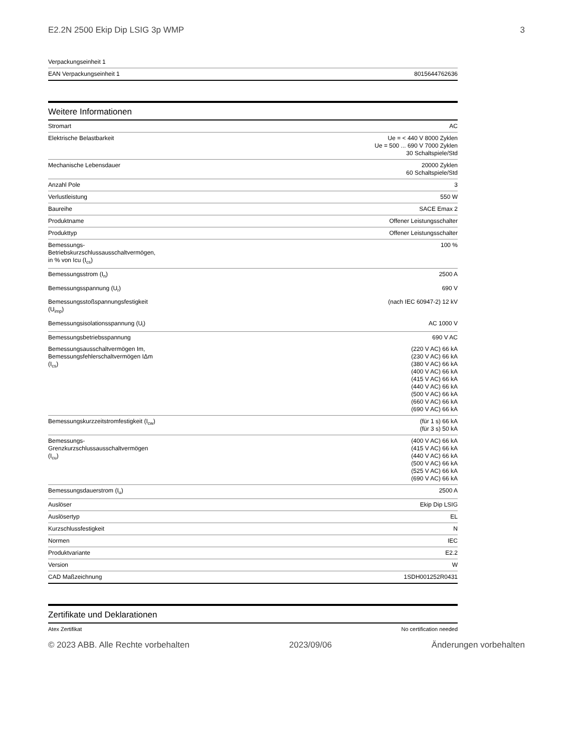E2.2N 2500 Ekip Dip LSIG 3p WMP 3
| Verpackungseinheit 1 | |
| EAN Verpackungseinheit 1 | 8015644762636 |
Weitere Informationen
| Stromart | AC |
| Elektrische Belastbarkeit | Ue = < 440 V 8000 Zyklen Ue = 500 ... 690 V 7000 Zyklen 30 Schaltspiele/Std |
| Mechanische Lebensdauer | 20000 Zyklen 60 Schaltspiele/Std |
| Anzahl Pole | 3 |
| Verlustleistung | 550 W |
| Baureihe | SACE Emax 2 |
| Produktname | Offener Leistungsschalter |
| Produkttyp | Offener Leistungsschalter |
| Bemessungs-Betriebskurzschlussausschaltvermögen, in % von Icu (I<sub>cs</sub>) | 100 % |
| Bemessungsstrom (I<sub>n</sub>) | 2500 A |
| Bemessungsspannung (U<sub>r</sub>) | 690 V |
| Bemessungsstoßspannungsfestigkeit (U<sub>imp</sub>) | (nach IEC 60947-2) 12 kV |
| Bemessungsisolationsspannung (U<sub>i</sub>) | AC 1000 V |
| Bemessungsbetriebsspannung | 690 V AC |
| Bemessungsausschaltvermögen Im, Bemessungsfehlerschaltvermögen IΔm (I<sub>cs</sub>) | (220 V AC) 66 kA (230 V AC) 66 kA (380 V AC) 66 kA (400 V AC) 66 kA (415 V AC) 66 kA (440 V AC) 66 kA (500 V AC) 66 kA (660 V AC) 66 kA (690 V AC) 66 kA |
| Bemessungskurzzeitstromfestigkeit (I<sub>cw</sub>) | (für 1 s) 66 kA (für 3 s) 50 kA |
| Bemessungs-Grenzkurzschlussausschaltvermögen (I<sub>cu</sub>) | (400 V AC) 66 kA (415 V AC) 66 kA (440 V AC) 66 kA (500 V AC) 66 kA (525 V AC) 66 kA (690 V AC) 66 kA |
| Bemessungsdauerstrom (I<sub>u</sub>) | 2500 A |
| Auslöser | Ekip Dip LSIG |
| Auslösertyp | EL |
| Kurzschlussfestigkeit | N |
| Normen | IEC |
| Produktvariante | E2.2 |
| Version | W |
| CAD Maßzeichnung | 1SDH001252R0431 |
Zertifikate und Deklarationen
| Atex Zertifikat | No certification needed |
© 2023 ABB. Alle Rechte vorbehalten 2023/09/06 Änderungen vorbehalten